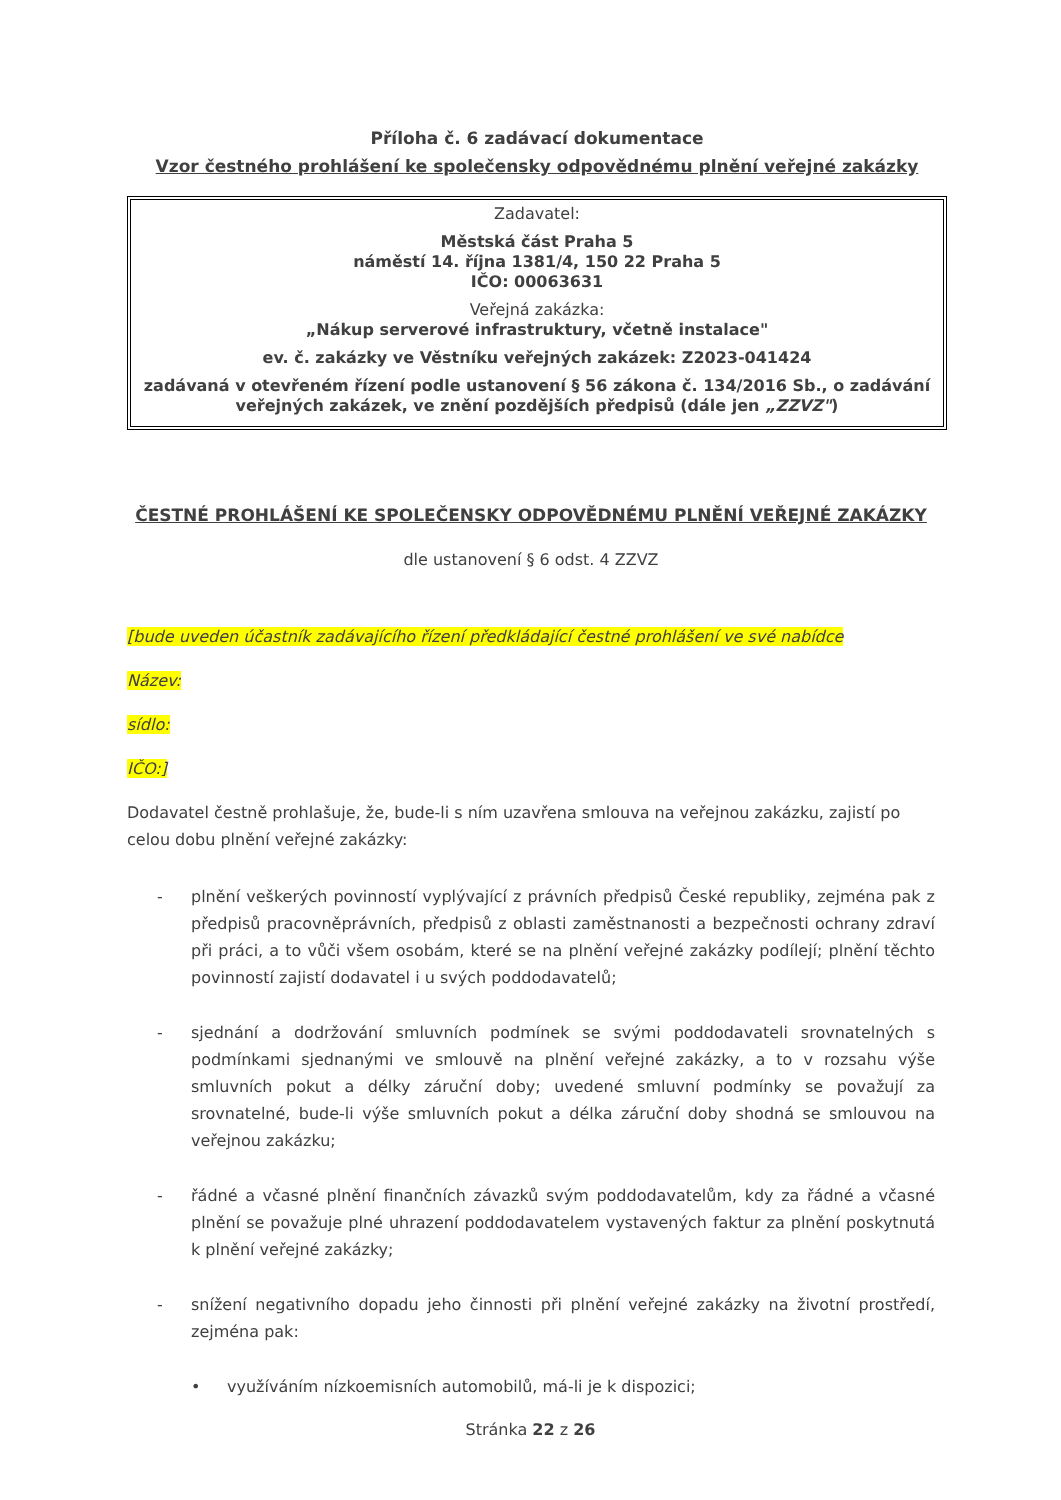Příloha č. 6 zadávací dokumentace
Vzor čestného prohlášení ke společensky odpovědnému plnění veřejné zakázky
Zadavatel:
Městská část Praha 5
náměstí 14. října 1381/4, 150 22 Praha 5
IČO: 00063631
Veřejná zakázka:
„Nákup serverové infrastruktury, včetně instalace"
ev. č. zakázky ve Věstníku veřejných zakázek: Z2023-041424
zadávaná v otevřeném řízení podle ustanovení § 56 zákona č. 134/2016 Sb., o zadávání veřejných zakázek, ve znění pozdějších předpisů (dále jen „ZZVZ")
ČESTNÉ PROHLÁŠENÍ KE SPOLEČENSKY ODPOVĚDNÉMU PLNĚNÍ VEŘEJNÉ ZAKÁZKY
dle ustanovení § 6 odst. 4 ZZVZ
[bude uveden účastník zadávajícího řízení předkládající čestné prohlášení ve své nabídce
Název:
sídlo:
IČO:]
Dodavatel čestně prohlašuje, že, bude-li s ním uzavřena smlouva na veřejnou zakázku, zajistí po celou dobu plnění veřejné zakázky:
- plnění veškerých povinností vyplývající z právních předpisů České republiky, zejména pak z předpisů pracovněprávních, předpisů z oblasti zaměstnanosti a bezpečnosti ochrany zdraví při práci, a to vůči všem osobám, které se na plnění veřejné zakázky podílejí; plnění těchto povinností zajistí dodavatel i u svých poddodavatelů;
- sjednání a dodržování smluvních podmínek se svými poddodavateli srovnatelných s podmínkami sjednanými ve smlouvě na plnění veřejné zakázky, a to v rozsahu výše smluvních pokut a délky záruční doby; uvedené smluvní podmínky se považují za srovnatelné, bude-li výše smluvních pokut a délka záruční doby shodná se smlouvou na veřejnou zakázku;
- řádné a včasné plnění finančních závazků svým poddodavatelům, kdy za řádné a včasné plnění se považuje plné uhrazení poddodavatelem vystavených faktur za plnění poskytnutá k plnění veřejné zakázky;
- snížení negativního dopadu jeho činnosti při plnění veřejné zakázky na životní prostředí, zejména pak:
• využíváním nízkoemisních automobilů, má-li je k dispozici;
Stránka 22 z 26